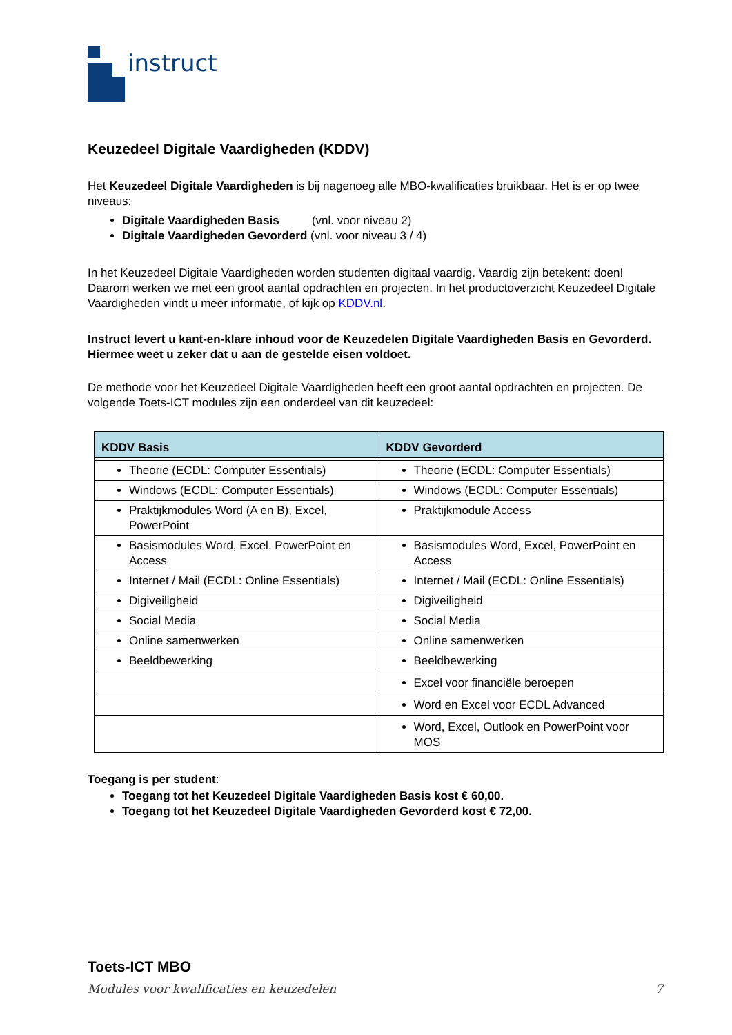instruct
Keuzedeel Digitale Vaardigheden (KDDV)
Het Keuzedeel Digitale Vaardigheden is bij nagenoeg alle MBO-kwalificaties bruikbaar. Het is er op twee niveaus:
Digitale Vaardigheden Basis (vnl. voor niveau 2)
Digitale Vaardigheden Gevorderd (vnl. voor niveau 3 / 4)
In het Keuzedeel Digitale Vaardigheden worden studenten digitaal vaardig. Vaardig zijn betekent: doen! Daarom werken we met een groot aantal opdrachten en projecten. In het productoverzicht Keuzedeel Digitale Vaardigheden vindt u meer informatie, of kijk op KDDV.nl.
Instruct levert u kant-en-klare inhoud voor de Keuzedelen Digitale Vaardigheden Basis en Gevorderd. Hiermee weet u zeker dat u aan de gestelde eisen voldoet.
De methode voor het Keuzedeel Digitale Vaardigheden heeft een groot aantal opdrachten en projecten. De volgende Toets-ICT modules zijn een onderdeel van dit keuzedeel:
| KDDV Basis | KDDV Gevorderd |
| --- | --- |
| Theorie (ECDL: Computer Essentials) | Theorie (ECDL: Computer Essentials) |
| Windows (ECDL: Computer Essentials) | Windows (ECDL: Computer Essentials) |
| Praktijkmodules Word (A en B), Excel, PowerPoint | Praktijkmodule Access |
| Basismodules Word, Excel, PowerPoint en Access | Basismodules Word, Excel, PowerPoint en Access |
| Internet / Mail (ECDL: Online Essentials) | Internet / Mail (ECDL: Online Essentials) |
| Digiveiligheid | Digiveiligheid |
| Social Media | Social Media |
| Online samenwerken | Online samenwerken |
| Beeldbewerking | Beeldbewerking |
| | Excel voor financiële beroepen |
| | Word en Excel voor ECDL Advanced |
| | Word, Excel, Outlook en PowerPoint voor MOS |
Toegang is per student:
Toegang tot het Keuzedeel Digitale Vaardigheden Basis kost € 60,00.
Toegang tot het Keuzedeel Digitale Vaardigheden Gevorderd kost € 72,00.
Toets-ICT MBO
Modules voor kwalificaties en keuzedelen 7